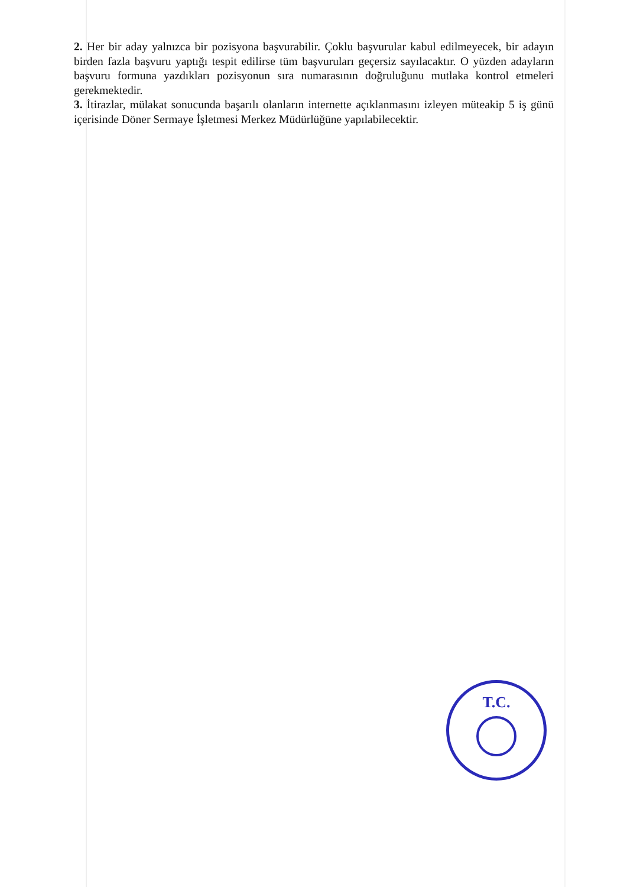2. Her bir aday yalnızca bir pozisyona başvurabilir. Çoklu başvurular kabul edilmeyecek, bir adayın birden fazla başvuru yaptığı tespit edilirse tüm başvuruları geçersiz sayılacaktır. O yüzden adayların başvuru formuna yazdıkları pozisyonun sıra numarasının doğruluğunu mutlaka kontrol etmeleri gerekmektedir.
3. İtirazlar, mülakat sonucunda başarılı olanların internette açıklanmasını izleyen müteakip 5 iş günü içerisinde Döner Sermaye İşletmesi Merkez Müdürlüğüne yapılabilecektir.
T.C.